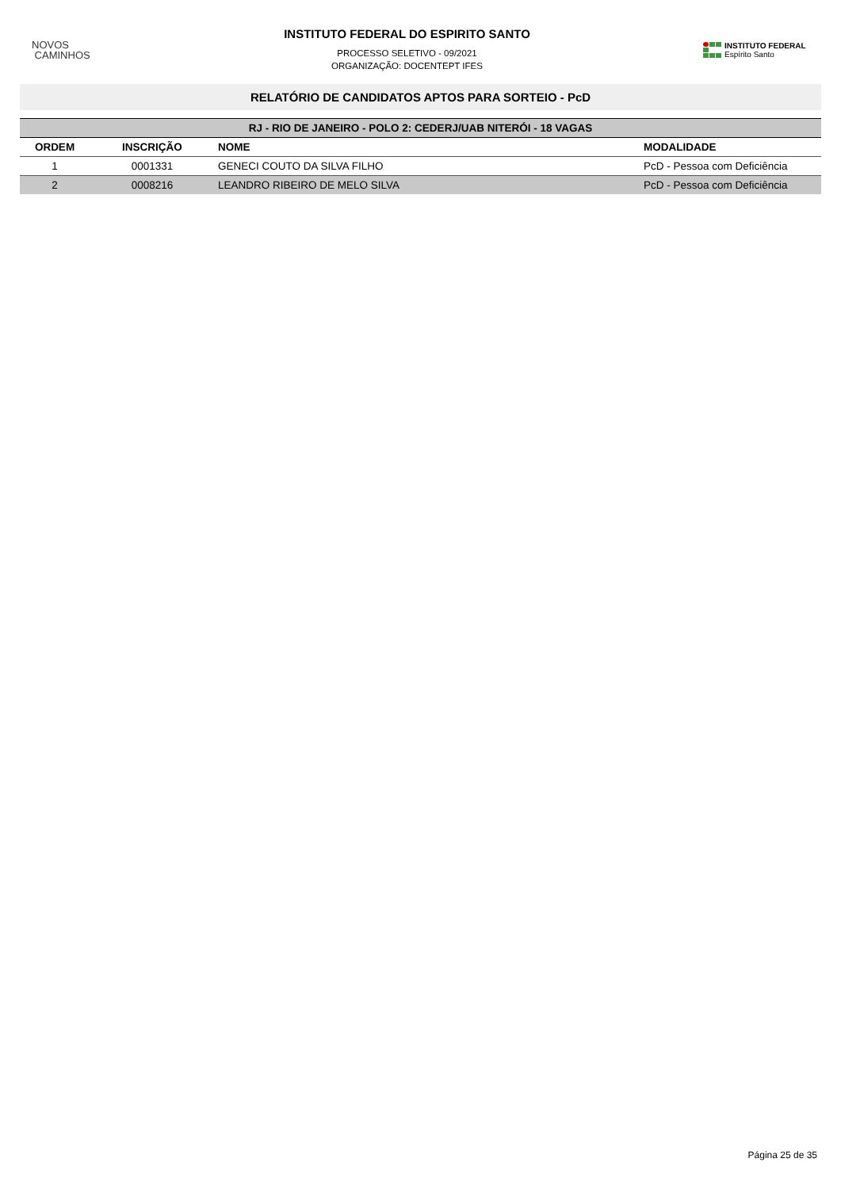NOVOS
CAMINHOS
INSTITUTO FEDERAL DO ESPIRITO SANTO
PROCESSO SELETIVO - 09/2021
ORGANIZAÇÃO: DOCENTEPT IFES
INSTITUTO FEDERAL
Espírito Santo
RELATÓRIO DE CANDIDATOS APTOS PARA SORTEIO - PcD
| RJ - RIO DE JANEIRO - POLO 2: CEDERJ/UAB NITERÓI - 18 VAGAS | | | |
| --- | --- | --- | --- |
| ORDEM | INSCRIÇÃO | NOME | MODALIDADE |
| 1 | 0001331 | GENECI COUTO DA SILVA FILHO | PcD - Pessoa com Deficiência |
| 2 | 0008216 | LEANDRO RIBEIRO DE MELO SILVA | PcD - Pessoa com Deficiência |
Página 25 de 35